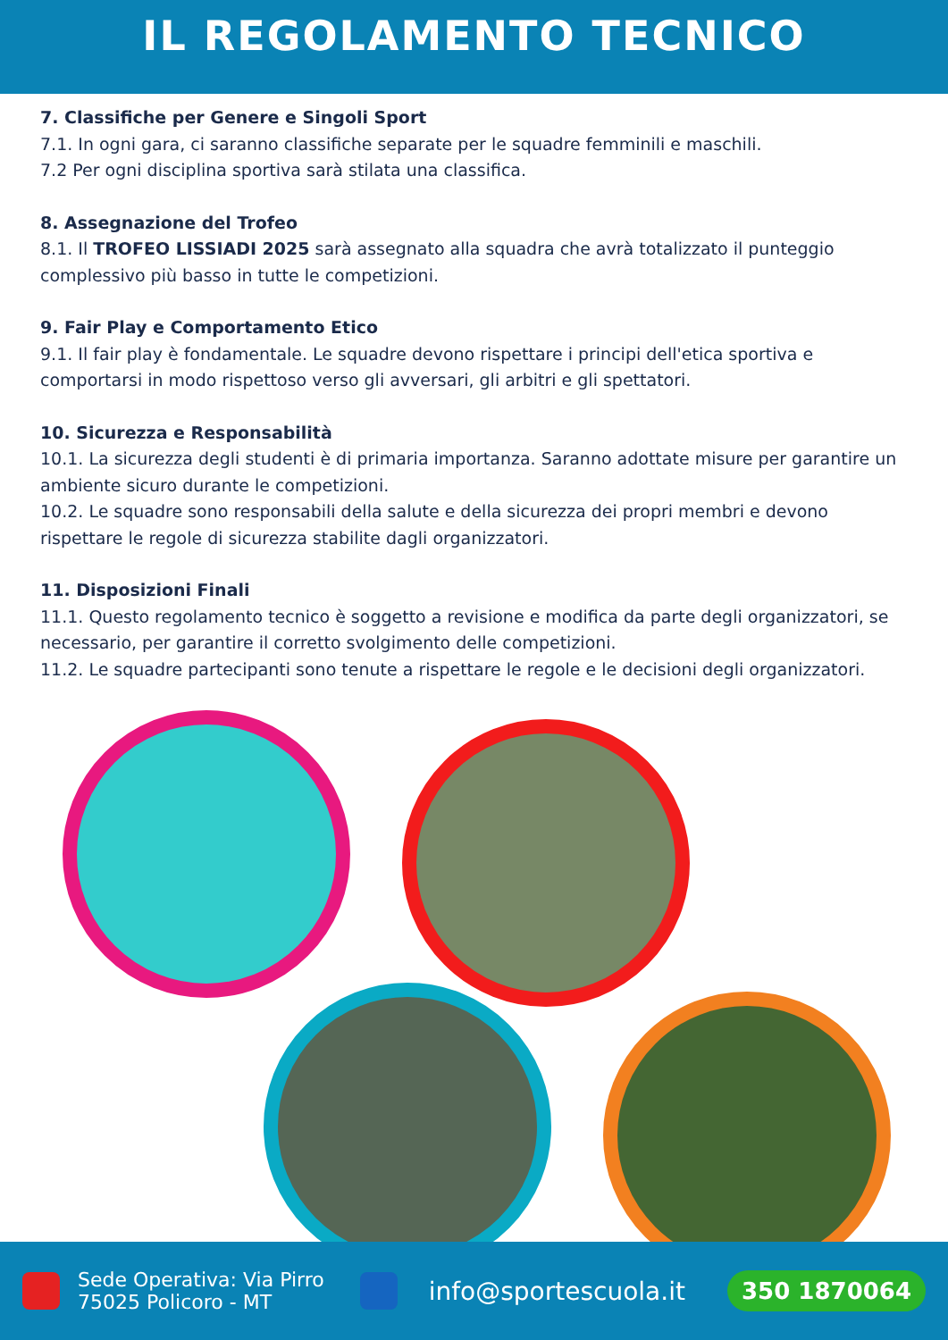IL REGOLAMENTO TECNICO
7. Classifiche per Genere e Singoli Sport
7.1. In ogni gara, ci saranno classifiche separate per le squadre femminili e maschili.
7.2 Per ogni disciplina sportiva sarà stilata una classifica.
8. Assegnazione del Trofeo
8.1. Il TROFEO LISSIADI 2025 sarà assegnato alla squadra che avrà totalizzato il punteggio complessivo più basso in tutte le competizioni.
9. Fair Play e Comportamento Etico
9.1. Il fair play è fondamentale. Le squadre devono rispettare i principi dell'etica sportiva e comportarsi in modo rispettoso verso gli avversari, gli arbitri e gli spettatori.
10. Sicurezza e Responsabilità
10.1. La sicurezza degli studenti è di primaria importanza. Saranno adottate misure per garantire un ambiente sicuro durante le competizioni.
10.2. Le squadre sono responsabili della salute e della sicurezza dei propri membri e devono rispettare le regole di sicurezza stabilite dagli organizzatori.
11. Disposizioni Finali
11.1. Questo regolamento tecnico è soggetto a revisione e modifica da parte degli organizzatori, se necessario, per garantire il corretto svolgimento delle competizioni.
11.2. Le squadre partecipanti sono tenute a rispettare le regole e le decisioni degli organizzatori.
Sede Operativa: Via Pirro
75025 Policoro - MT info@sportescuola.it 350 1870064